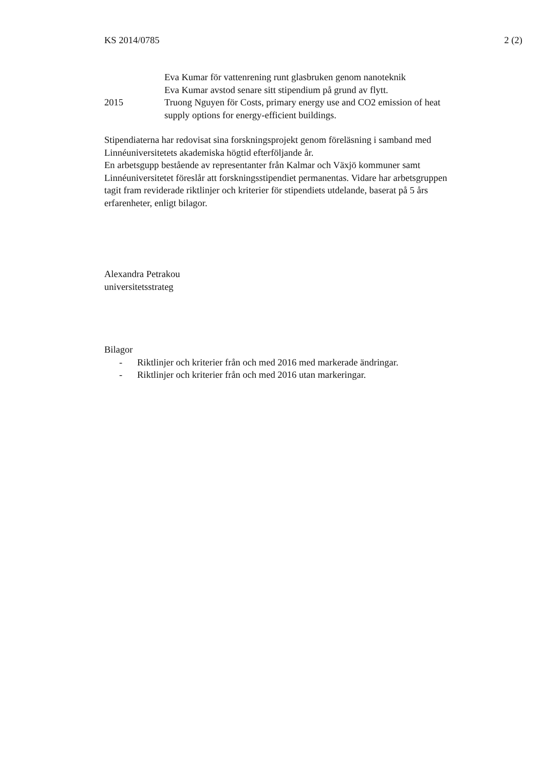KS 2014/0785 2 (2)
Eva Kumar för vattenrening runt glasbruken genom nanoteknik
Eva Kumar avstod senare sitt stipendium på grund av flytt.
2015 Truong Nguyen för Costs, primary energy use and CO2 emission of heat supply options for energy-efficient buildings.
Stipendiaterna har redovisat sina forskningsprojekt genom föreläsning i samband med Linnéuniversitetets akademiska högtid efterföljande år.
En arbetsgupp bestående av representanter från Kalmar och Växjö kommuner samt Linnéuniversitetet föreslår att forskningsstipendiet permanentas. Vidare har arbetsgruppen tagit fram reviderade riktlinjer och kriterier för stipendiets utdelande, baserat på 5 års erfarenheter, enligt bilagor.
Alexandra Petrakou
universitetsstrateg
Bilagor
- Riktlinjer och kriterier från och med 2016 med markerade ändringar.
- Riktlinjer och kriterier från och med 2016 utan markeringar.